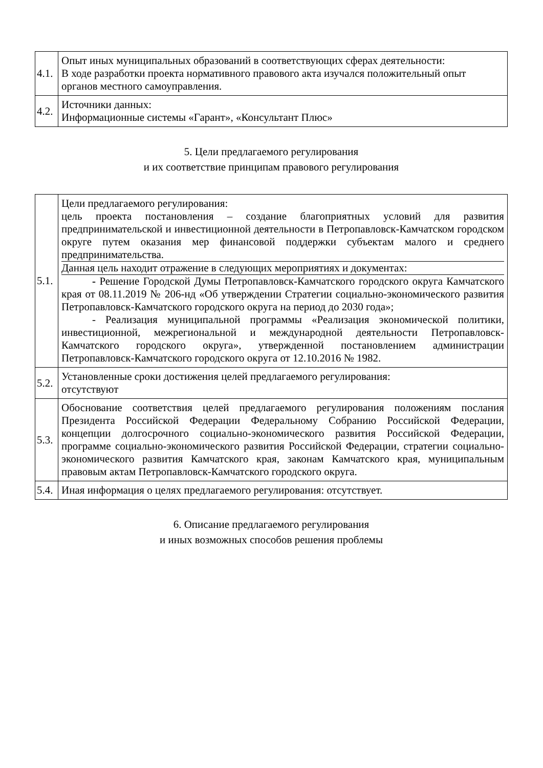| 4.1. | Опыт иных муниципальных образований в соответствующих сферах деятельности: В ходе разработки проекта нормативного правового акта изучался положительный опыт органов местного самоуправления. |
| 4.2. | Источники данных: Информационные системы «Гарант», «Консультант Плюс» |
5. Цели предлагаемого регулирования
и их соответствие принципам правового регулирования
| 5.1. | Цели предлагаемого регулирования: цель проекта постановления – создание благоприятных условий для развития предпринимательской и инвестиционной деятельности в Петропавловск-Камчатском городском округе путем оказания мер финансовой поддержки субъектам малого и среднего предпринимательства. Данная цель находит отражение в следующих мероприятиях и документах: - Решение Городской Думы Петропавловск-Камчатского городского округа Камчатского края от 08.11.2019 № 206-нд «Об утверждении Стратегии социально-экономического развития Петропавловск-Камчатского городского округа на период до 2030 года»; - Реализация муниципальной программы «Реализация экономической политики, инвестиционной, межрегиональной и международной деятельности Петропавловск-Камчатского городского округа», утвержденной постановлением администрации Петропавловск-Камчатского городского округа от 12.10.2016 № 1982. |
| 5.2. | Установленные сроки достижения целей предлагаемого регулирования: отсутствуют |
| 5.3. | Обоснование соответствия целей предлагаемого регулирования положениям послания Президента Российской Федерации Федеральному Собранию Российской Федерации, концепции долгосрочного социально-экономического развития Российской Федерации, программе социально-экономического развития Российской Федерации, стратегии социально-экономического развития Камчатского края, законам Камчатского края, муниципальным правовым актам Петропавловск-Камчатского городского округа. |
| 5.4. | Иная информация о целях предлагаемого регулирования: отсутствует. |
6. Описание предлагаемого регулирования
и иных возможных способов решения проблемы